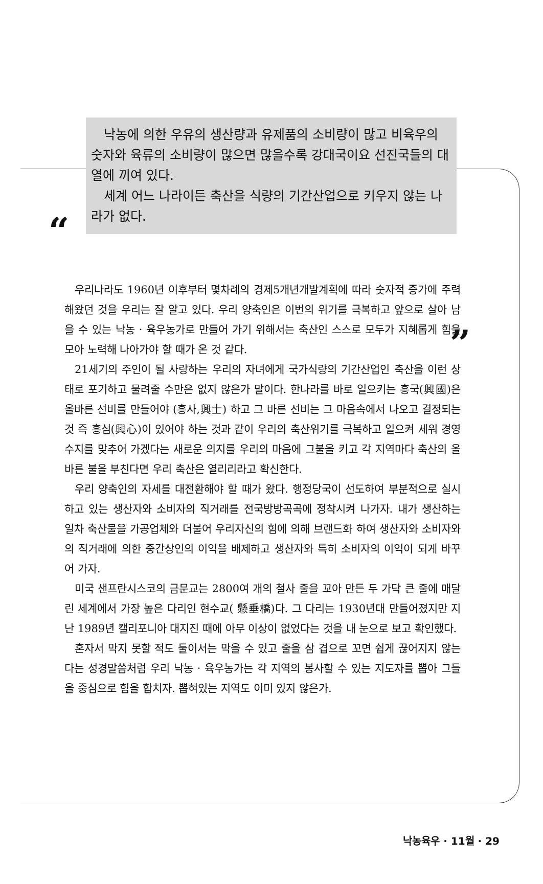“
낙농에 의한 우유의 생산량과 유제품의 소비량이 많고 비육우의 숫자와 육류의 소비량이 많으면 많을수록 강대국이요 선진국들의 대열에 끼여 있다.
세계 어느 나라이든 축산을 식량의 기간산업으로 키우지 않는 나라가 없다.
”
우리나라도 1960년 이후부터 몇차례의 경제5개년개발계획에 따라 숫자적 증가에 주력해왔던 것을 우리는 잘 알고 있다. 우리 양축인은 이번의 위기를 극복하고 앞으로 살아 남을 수 있는 낙농 · 육우농가로 만들어 가기 위해서는 축산인 스스로 모두가 지혜롭게 힘을 모아 노력해 나아가야 할 때가 온 것 같다.
21세기의 주인이 될 사랑하는 우리의 자녀에게 국가식량의 기간산업인 축산을 이런 상태로 포기하고 물려줄 수만은 없지 않은가 말이다. 한나라를 바로 일으키는 흥국(興國)은 올바른 선비를 만들어야 (흥사,興士) 하고 그 바른 선비는 그 마음속에서 나오고 결정되는 것 즉 흥심(興心)이 있어야 하는 것과 같이 우리의 축산위기를 극복하고 일으켜 세워 경영수지를 맞추어 가겠다는 새로운 의지를 우리의 마음에 그불을 키고 각 지역마다 축산의 올바른 불을 부친다면 우리 축산은 열리리라고 확신한다.
우리 양축인의 자세를 대전환해야 할 때가 왔다. 행정당국이 선도하여 부분적으로 실시하고 있는 생산자와 소비자의 직거래를 전국방방곡곡에 정착시켜 나가자. 내가 생산하는 일차 축산물을 가공업체와 더불어 우리자신의 힘에 의해 브랜드화 하여 생산자와 소비자와의 직거래에 의한 중간상인의 이익을 배제하고 생산자와 특히 소비자의 이익이 되게 바꾸어 가자.
미국 샌프란시스코의 금문교는 2800여 개의 철사 줄을 꼬아 만든 두 가닥 큰 줄에 매달린 세계에서 가장 높은 다리인 현수교( 懸垂橋)다. 그 다리는 1930년대 만들어졌지만 지난 1989년 캘리포니아 대지진 때에 아무 이상이 없었다는 것을 내 눈으로 보고 확인했다.
혼자서 막지 못할 적도 둘이서는 막을 수 있고 줄을 삼 겹으로 꼬면 쉽게 끊어지지 않는다는 성경말씀처럼 우리 낙농 · 육우농가는 각 지역의 봉사할 수 있는 지도자를 뽑아 그들을 중심으로 힘을 합치자. 뽑혀있는 지역도 이미 있지 않은가.
낙농육우 · 11월 · 29